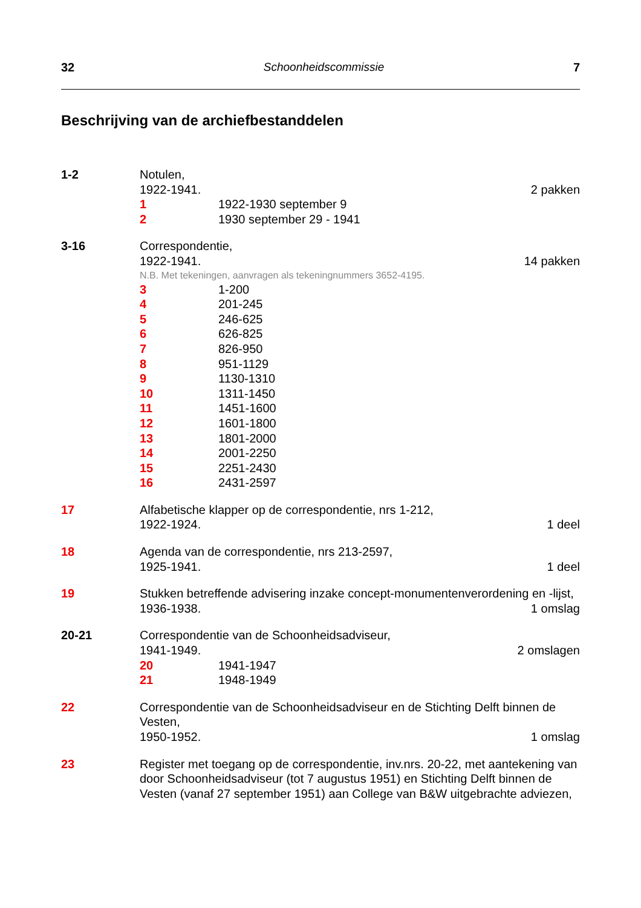32 Schoonheidscommissie 7
Beschrijving van de archiefbestanddelen
1-2 Notulen,
1922-1941. 2 pakken
1 1922-1930 september 9
2 1930 september 29 - 1941
3-16 Correspondentie,
1922-1941. 14 pakken
N.B. Met tekeningen, aanvragen als tekeningnummers 3652-4195.
3 1-200
4 201-245
5 246-625
6 626-825
7 826-950
8 951-1129
9 1130-1310
10 1311-1450
11 1451-1600
12 1601-1800
13 1801-2000
14 2001-2250
15 2251-2430
16 2431-2597
17 Alfabetische klapper op de correspondentie, nrs 1-212,
1922-1924. 1 deel
18 Agenda van de correspondentie, nrs 213-2597,
1925-1941. 1 deel
19 Stukken betreffende advisering inzake concept-monumentenverordening en -lijst,
1936-1938. 1 omslag
20-21 Correspondentie van de Schoonheidsadviseur,
1941-1949. 2 omslagen
20 1941-1947
21 1948-1949
22 Correspondentie van de Schoonheidsadviseur en de Stichting Delft binnen de Vesten,
1950-1952. 1 omslag
23 Register met toegang op de correspondentie, inv.nrs. 20-22, met aantekening van door Schoonheidsadviseur (tot 7 augustus 1951) en Stichting Delft binnen de Vesten (vanaf 27 september 1951) aan College van B&W uitgebrachte adviezen,